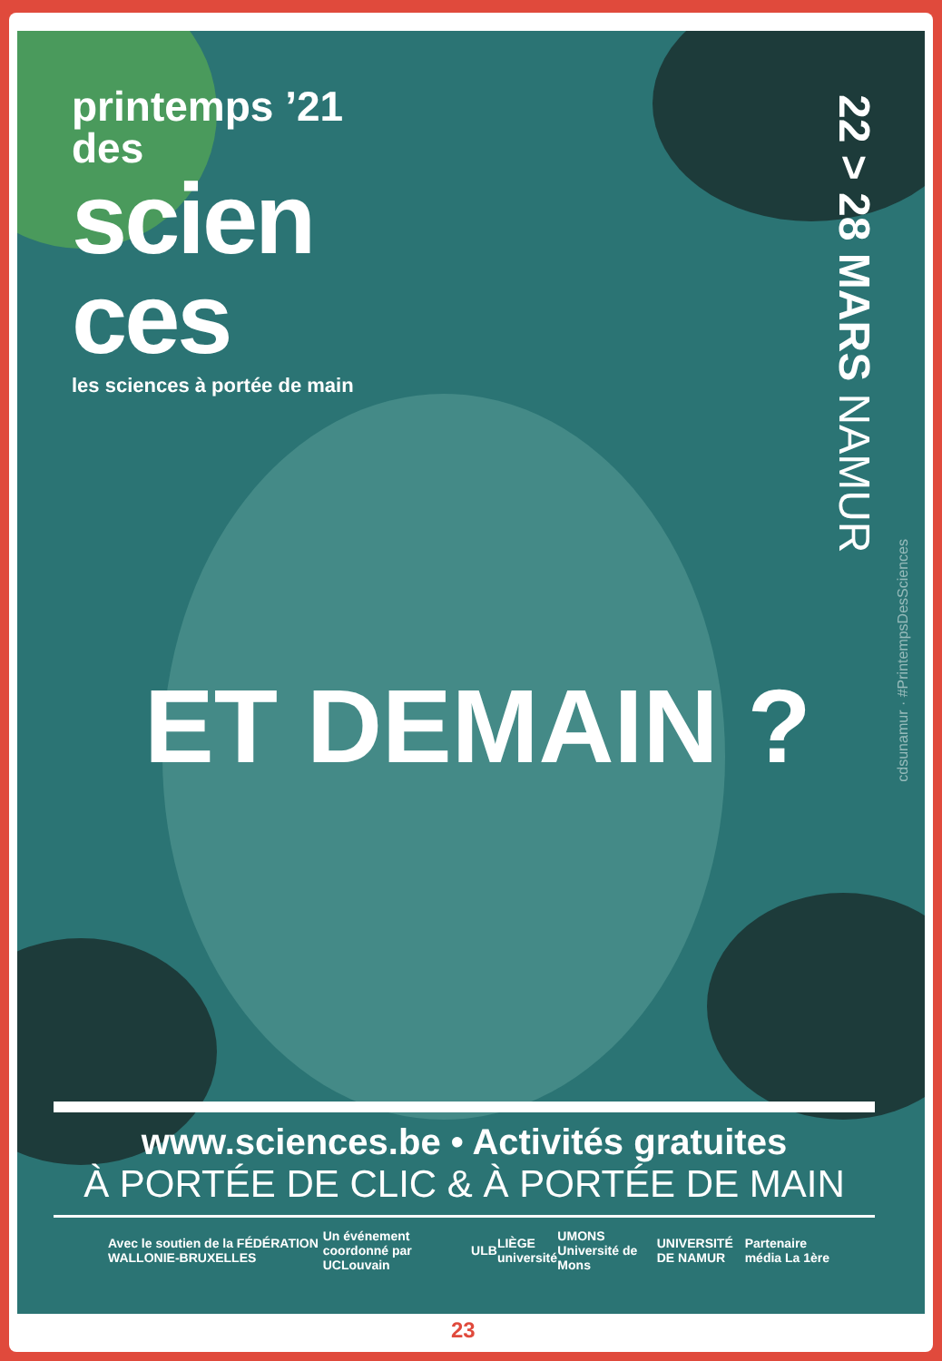printemps ’21
des
scien
ces
les sciences à portée de main
22 > 28 MARS NAMUR
cdsunamur · #PrintempsDesSciences
ET DEMAIN ?
www.sciences.be • Activités gratuites
À PORTÉE DE CLIC & À PORTÉE DE MAIN
Avec le soutien de la FÉDÉRATION WALLONIE-BRUXELLES Un événement coordonné par UCLouvain ULB LIÈGE université UMONS Université de Mons UNIVERSITÉ DE NAMUR Partenaire média La 1ère
23